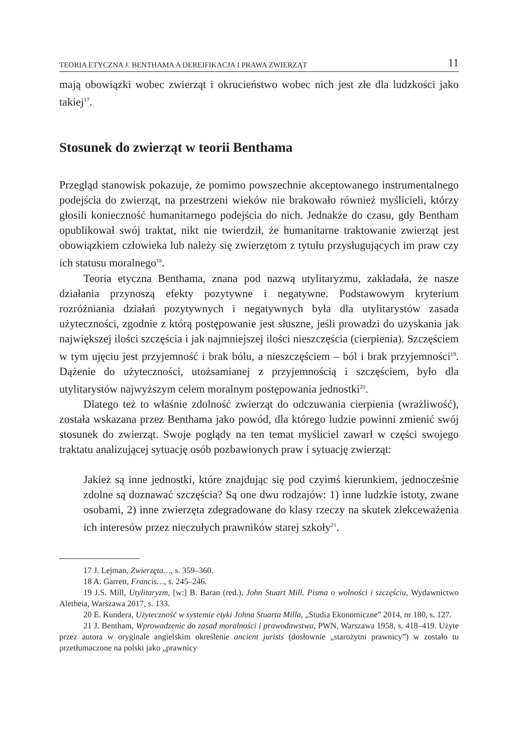TEORIA ETYCZNA J. BENTHAMA A DEREIFIKACJA I PRAWA ZWIERZĄT 11
mają obowiązki wobec zwierząt i okrucieństwo wobec nich jest złe dla ludzkości jako takiej<sup>17</sup>.
Stosunek do zwierząt w teorii Benthama
Przegląd stanowisk pokazuje, że pomimo powszechnie akceptowanego instrumentalnego podejścia do zwierząt, na przestrzeni wieków nie brakowało również myślicieli, którzy głosili konieczność humanitarnego podejścia do nich. Jednakże do czasu, gdy Bentham opublikował swój traktat, nikt nie twierdził, że humanitarne traktowanie zwierząt jest obowiązkiem człowieka lub należy się zwierzętom z tytułu przysługujących im praw czy ich statusu moralnego<sup>18</sup>.
Teoria etyczna Benthama, znana pod nazwą utylitaryzmu, zakładała, że nasze działania przynoszą efekty pozytywne i negatywne. Podstawowym kryterium rozróżniania działań pozytywnych i negatywnych była dla utylitarystów zasada użyteczności, zgodnie z którą postępowanie jest słuszne, jeśli prowadzi do uzyskania jak największej ilości szczęścia i jak najmniejszej ilości nieszczęścia (cierpienia). Szczęściem w tym ujęciu jest przyjemność i brak bólu, a nieszczęściem – ból i brak przyjemności<sup>19</sup>. Dążenie do użyteczności, utożsamianej z przyjemnością i szczęściem, było dla utylitarystów najwyższym celem moralnym postępowania jednostki<sup>20</sup>.
Dlatego też to właśnie zdolność zwierząt do odczuwania cierpienia (wrażliwość), została wskazana przez Benthama jako powód, dla którego ludzie powinni zmienić swój stosunek do zwierząt. Swoje poglądy na ten temat myśliciel zawarł w części swojego traktatu analizującej sytuację osób pozbawionych praw i sytuację zwierząt:
Jakież są inne jednostki, które znajdując się pod czyimś kierunkiem, jednocześnie zdolne są doznawać szczęścia? Są one dwu rodzajów: 1) inne ludzkie istoty, zwane osobami, 2) inne zwierzęta zdegradowane do klasy rzeczy na skutek zlekceważenia ich interesów przez nieczułych prawników starej szkoły<sup>21</sup>.
17 J. Lejman, Zwierzęta…, s. 359–360.
18 A. Garrett, Francis…, s. 245–246.
19 J.S. Mill, Utylitaryzm, [w:] B. Baran (red.), John Stuart Mill. Pisma o wolności i szczęściu, Wydawnictwo Aletheia, Warszawa 2017, s. 133.
20 E. Kundera, Użyteczność w systemie etyki Johna Stuarta Milla, „Studia Ekonomiczne” 2014, nr 180, s. 127.
21 J. Bentham, Wprowadzenie do zasad moralności i prawodawstwa, PWN, Warszawa 1958, s. 418–419. Użyte przez autora w oryginale angielskim określenie ancient jurists (dosłownie „starożytni prawnicy”) w zostało tu przetłumaczone na polski jako „prawnicy